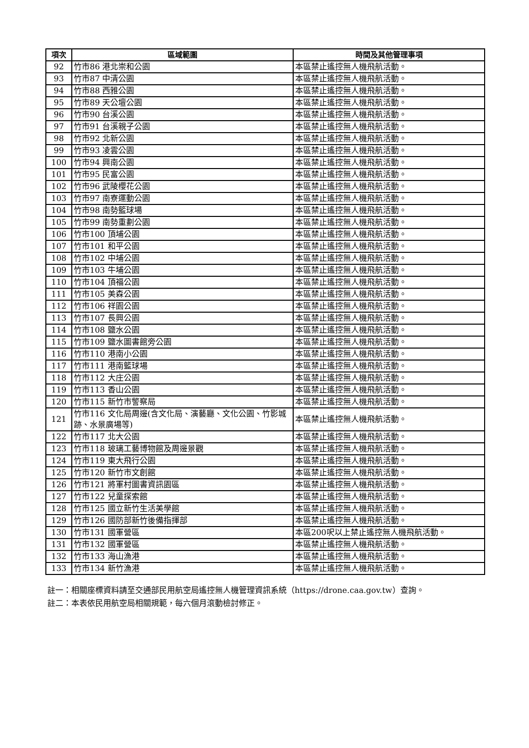| 項次 | 區域範圍 | 時間及其他管理事項 |
| --- | --- | --- |
| 92 | 竹市86 港北崇和公園 | 本區禁止遙控無人機飛航活動。 |
| 93 | 竹市87 中清公園 | 本區禁止遙控無人機飛航活動。 |
| 94 | 竹市88 西雅公園 | 本區禁止遙控無人機飛航活動。 |
| 95 | 竹市89 天公壇公園 | 本區禁止遙控無人機飛航活動。 |
| 96 | 竹市90 台溪公園 | 本區禁止遙控無人機飛航活動。 |
| 97 | 竹市91 台溪親子公園 | 本區禁止遙控無人機飛航活動。 |
| 98 | 竹市92 北新公園 | 本區禁止遙控無人機飛航活動。 |
| 99 | 竹市93 凌雲公園 | 本區禁止遙控無人機飛航活動。 |
| 100 | 竹市94 興南公園 | 本區禁止遙控無人機飛航活動。 |
| 101 | 竹市95 民富公園 | 本區禁止遙控無人機飛航活動。 |
| 102 | 竹市96 武陵櫻花公園 | 本區禁止遙控無人機飛航活動。 |
| 103 | 竹市97 南寮運動公園 | 本區禁止遙控無人機飛航活動。 |
| 104 | 竹市98 南勢籃球場 | 本區禁止遙控無人機飛航活動。 |
| 105 | 竹市99 南勢重劃公園 | 本區禁止遙控無人機飛航活動。 |
| 106 | 竹市100 頂埔公園 | 本區禁止遙控無人機飛航活動。 |
| 107 | 竹市101 和平公園 | 本區禁止遙控無人機飛航活動。 |
| 108 | 竹市102 中埔公園 | 本區禁止遙控無人機飛航活動。 |
| 109 | 竹市103 牛埔公園 | 本區禁止遙控無人機飛航活動。 |
| 110 | 竹市104 頂福公園 | 本區禁止遙控無人機飛航活動。 |
| 111 | 竹市105 美森公園 | 本區禁止遙控無人機飛航活動。 |
| 112 | 竹市106 祥園公園 | 本區禁止遙控無人機飛航活動。 |
| 113 | 竹市107 長興公園 | 本區禁止遙控無人機飛航活動。 |
| 114 | 竹市108 鹽水公園 | 本區禁止遙控無人機飛航活動。 |
| 115 | 竹市109 鹽水圖書館旁公園 | 本區禁止遙控無人機飛航活動。 |
| 116 | 竹市110 港南小公園 | 本區禁止遙控無人機飛航活動。 |
| 117 | 竹市111 港南籃球場 | 本區禁止遙控無人機飛航活動。 |
| 118 | 竹市112 大庄公園 | 本區禁止遙控無人機飛航活動。 |
| 119 | 竹市113 香山公園 | 本區禁止遙控無人機飛航活動。 |
| 120 | 竹市115 新竹市警察局 | 本區禁止遙控無人機飛航活動。 |
| 121 | 竹市116 文化局周邊(含文化局、演藝廳、文化公園、竹影城跡、水景廣場等) | 本區禁止遙控無人機飛航活動。 |
| 122 | 竹市117 北大公園 | 本區禁止遙控無人機飛航活動。 |
| 123 | 竹市118 玻璃工藝博物館及周邊景觀 | 本區禁止遙控無人機飛航活動。 |
| 124 | 竹市119 東大飛行公園 | 本區禁止遙控無人機飛航活動。 |
| 125 | 竹市120 新竹市文創館 | 本區禁止遙控無人機飛航活動。 |
| 126 | 竹市121 將軍村圖書資訊園區 | 本區禁止遙控無人機飛航活動。 |
| 127 | 竹市122 兒童探索館 | 本區禁止遙控無人機飛航活動。 |
| 128 | 竹市125 國立新竹生活美學館 | 本區禁止遙控無人機飛航活動。 |
| 129 | 竹市126 國防部新竹後備指揮部 | 本區禁止遙控無人機飛航活動。 |
| 130 | 竹市131 國軍營區 | 本區200呎以上禁止遙控無人機飛航活動。 |
| 131 | 竹市132 國軍營區 | 本區禁止遙控無人機飛航活動。 |
| 132 | 竹市133 海山漁港 | 本區禁止遙控無人機飛航活動。 |
| 133 | 竹市134 新竹漁港 | 本區禁止遙控無人機飛航活動。 |
註一：相關座標資料請至交通部民用航空局遙控無人機管理資訊系統（https://drone.caa.gov.tw）查詢。
註二：本表依民用航空局相關規範，每六個月滾動檢討修正。